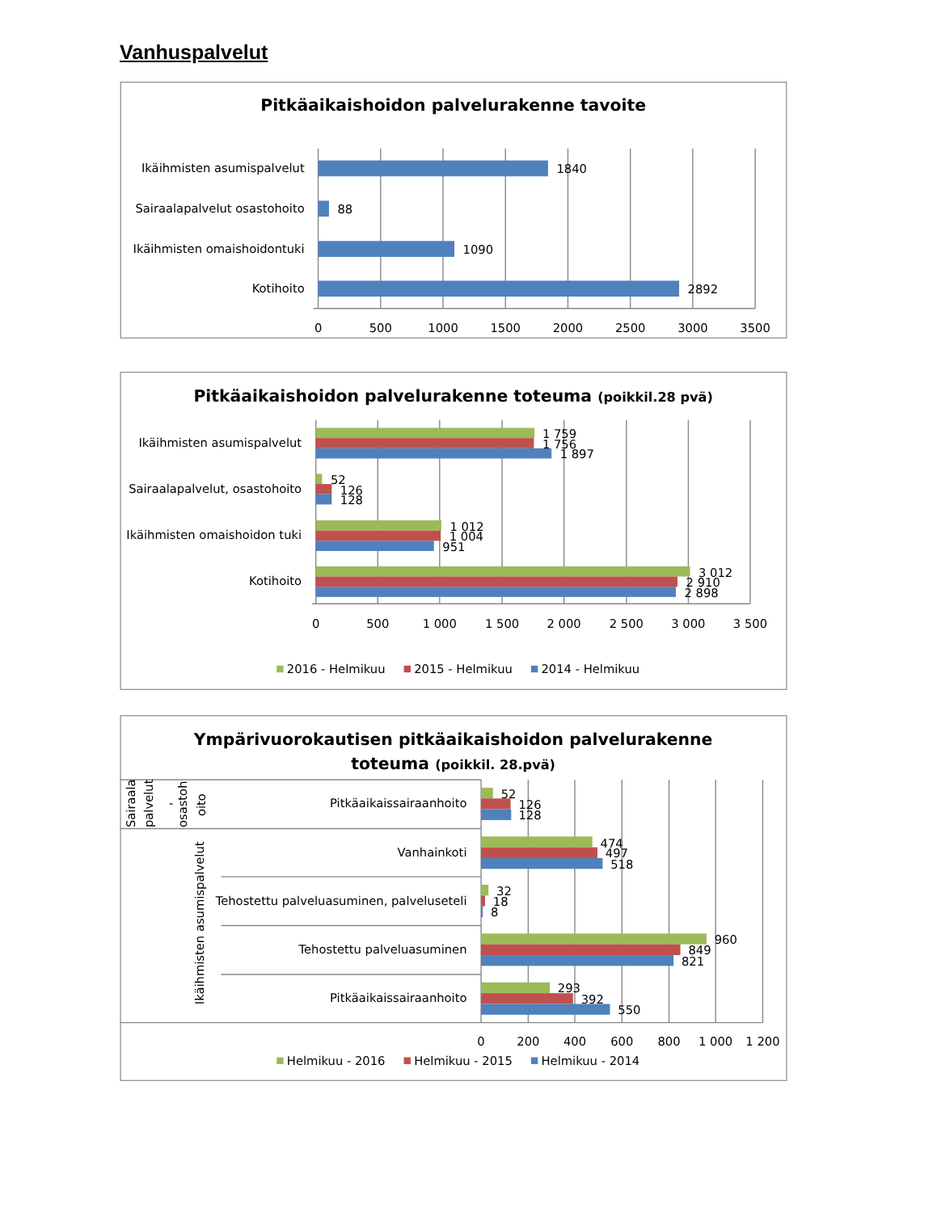Vanhuspalvelut
Pitkäaikaishoidon palvelurakenne tavoite
Ikäihmisten asumispalvelut
Sairaalapalvelut osastohoito
Ikäihmisten omaishoidontuki
Kotihoito
1840
88
1090
2892
0
500
1000
1500
2000
2500
3000
3500
Pitkäaikaishoidon palvelurakenne toteuma (poikkil.28 pvä)
Ikäihmisten asumispalvelut
Sairaalapalvelut, osastohoito
Ikäihmisten omaishoidon tuki
Kotihoito
1 759
1 756
1 897
52
126
128
1 012
1 004
951
3 012
2 910
2 898
0
500
1 000
1 500
2 000
2 500
3 000
3 500
2016 - Helmikuu
2015 - Helmikuu
2014 - Helmikuu
Ympärivuorokautisen pitkäaikaishoidon palvelurakenne
toteuma (poikkil. 28.pvä)
Sairaala
palvelut
,
osastoh
oito
Ikäihmisten asumispalvelut
Pitkäaikaissairaanhoito
Vanhainkoti
Tehostettu palveluasuminen, palveluseteli
Tehostettu palveluasuminen
Pitkäaikaissairaanhoito
52
126
128
474
497
518
32
18
8
960
849
821
293
392
550
0
200
400
600
800
1 000
1 200
Helmikuu - 2016
Helmikuu - 2015
Helmikuu - 2014